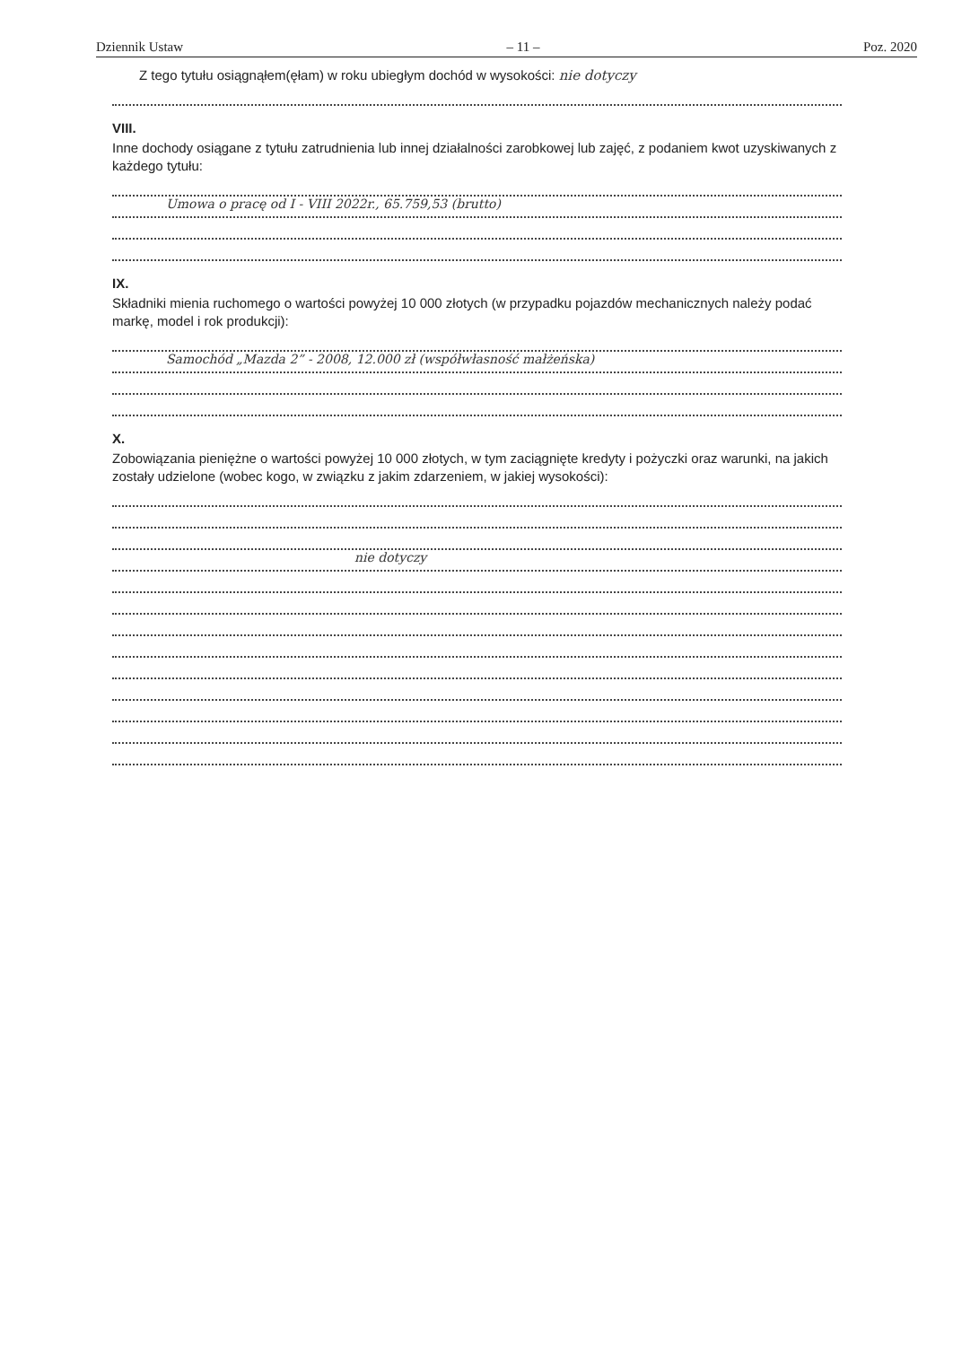Dziennik Ustaw – 11 – Poz. 2020
Z tego tytułu osiągnąłem(ęłam) w roku ubiegłym dochód w wysokości: nie dotyczy
VIII.
Inne dochody osiągane z tytułu zatrudnienia lub innej działalności zarobkowej lub zajęć, z podaniem kwot uzyskiwanych z każdego tytułu:
Umowa o pracę od I - VIII 2022r., 65.759,53 (brutto)
IX.
Składniki mienia ruchomego o wartości powyżej 10 000 złotych (w przypadku pojazdów mechanicznych należy podać markę, model i rok produkcji):
Samochód „Mazda 2” - 2008, 12.000 zł (współwłasność małżeńska)
X.
Zobowiązania pieniężne o wartości powyżej 10 000 złotych, w tym zaciągnięte kredyty i pożyczki oraz warunki, na jakich zostały udzielone (wobec kogo, w związku z jakim zdarzeniem, w jakiej wysokości):
nie dotyczy